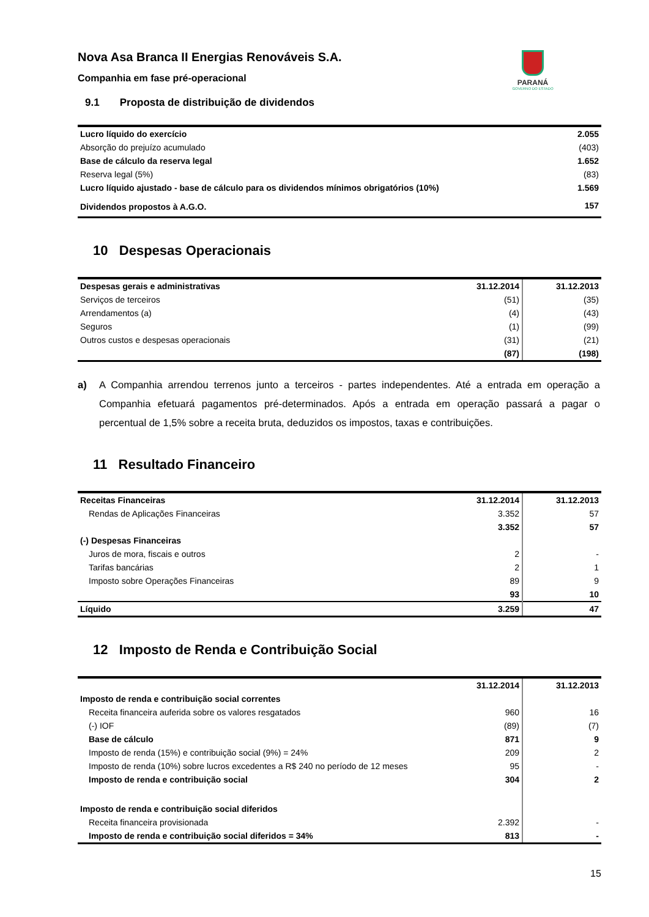Nova Asa Branca II Energias Renováveis S.A.
Companhia em fase pré-operacional
PARANÁ
GOVERNO DO ESTADO
9.1 Proposta de distribuição de dividendos
| Lucro líquido do exercício | 2.055 |
| Absorção do prejuízo acumulado | (403) |
| Base de cálculo da reserva legal | 1.652 |
| Reserva legal (5%) | (83) |
| Lucro líquido ajustado - base de cálculo para os dividendos mínimos obrigatórios (10%) | 1.569 |
| Dividendos propostos à A.G.O. | 157 |
10 Despesas Operacionais
| Despesas gerais e administrativas | 31.12.2014 | 31.12.2013 |
| --- | --- | --- |
| Serviços de terceiros | (51) | (35) |
| Arrendamentos (a) | (4) | (43) |
| Seguros | (1) | (99) |
| Outros custos e despesas operacionais | (31) | (21) |
| | (87) | (198) |
a) A Companhia arrendou terrenos junto a terceiros - partes independentes. Até a entrada em operação a Companhia efetuará pagamentos pré-determinados. Após a entrada em operação passará a pagar o percentual de 1,5% sobre a receita bruta, deduzidos os impostos, taxas e contribuições.
11 Resultado Financeiro
| Receitas Financeiras | 31.12.2014 | 31.12.2013 |
| --- | --- | --- |
| Rendas de Aplicações Financeiras | 3.352 | 57 |
| | 3.352 | 57 |
| (-) Despesas Financeiras | | |
| Juros de mora, fiscais e outros | 2 | - |
| Tarifas bancárias | 2 | 1 |
| Imposto sobre Operações Financeiras | 89 | 9 |
| | 93 | 10 |
| Líquido | 3.259 | 47 |
12 Imposto de Renda e Contribuição Social
| | 31.12.2014 | 31.12.2013 |
| --- | --- | --- |
| Imposto de renda e contribuição social correntes | | |
| Receita financeira auferida sobre os valores resgatados | 960 | 16 |
| (-) IOF | (89) | (7) |
| Base de cálculo | 871 | 9 |
| Imposto de renda (15%) e contribuição social (9%) = 24% | 209 | 2 |
| Imposto de renda (10%) sobre lucros excedentes a R$ 240 no período de 12 meses | 95 | - |
| Imposto de renda e contribuição social | 304 | 2 |
| Imposto de renda e contribuição social diferidos | | |
| Receita financeira provisionada | 2.392 | - |
| Imposto de renda e contribuição social diferidos = 34% | 813 | - |
15